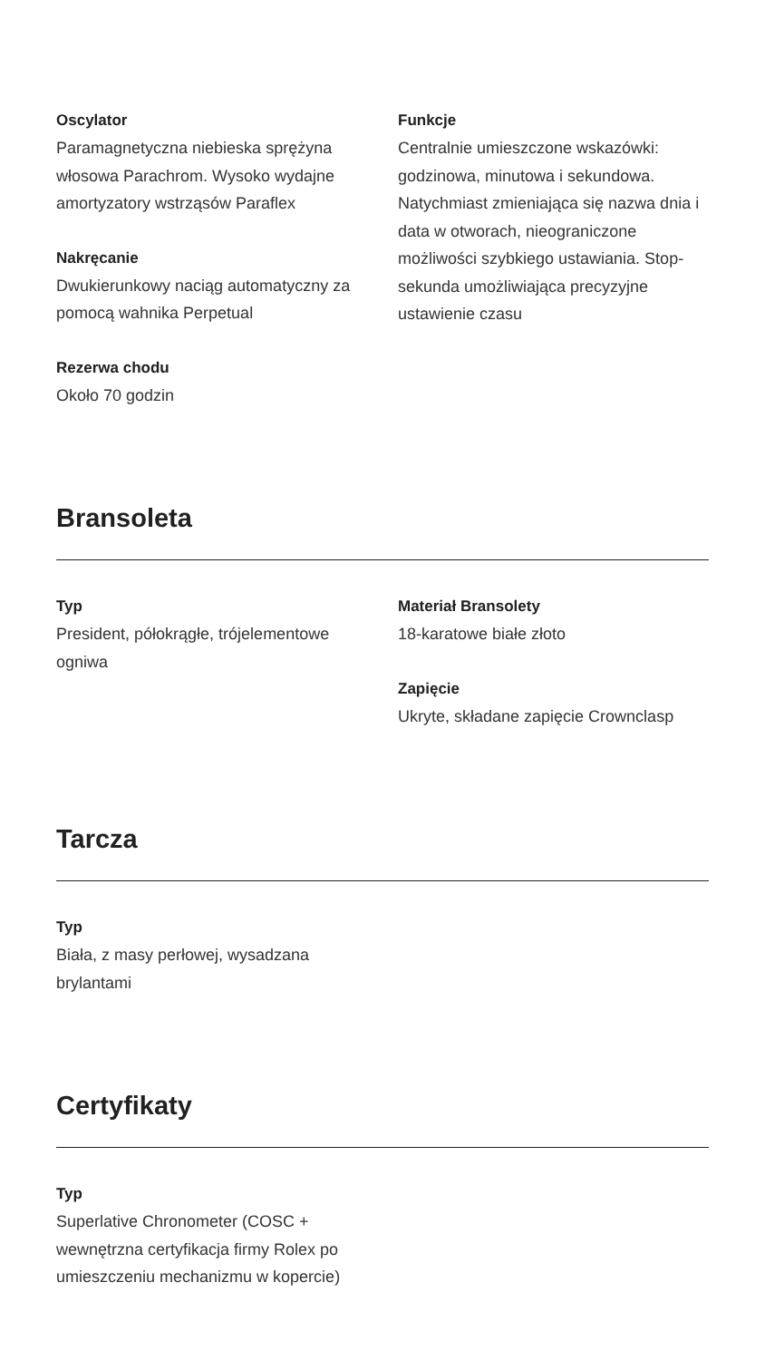Oscylator
Paramagnetyczna niebieska sprężyna włosowa Parachrom. Wysoko wydajne amortyzatory wstrząsów Paraflex
Nakręcanie
Dwukierunkowy naciąg automatyczny za pomocą wahnika Perpetual
Rezerwa chodu
Około 70 godzin
Funkcje
Centralnie umieszczone wskazówki: godzinowa, minutowa i sekundowa. Natychmiast zmieniająca się nazwa dnia i data w otworach, nieograniczone możliwości szybkiego ustawiania. Stop-sekunda umożliwiająca precyzyjne ustawienie czasu
Bransoleta
Typ
President, półokrągłe, trójelementowe ogniwa
Materiał Bransolety
18-karatowe białe złoto
Zapięcie
Ukryte, składane zapięcie Crownclasp
Tarcza
Typ
Biała, z masy perłowej, wysadzana brylantami
Certyfikaty
Typ
Superlative Chronometer (COSC + wewnętrzna certyfikacja firmy Rolex po umieszczeniu mechanizmu w kopercie)